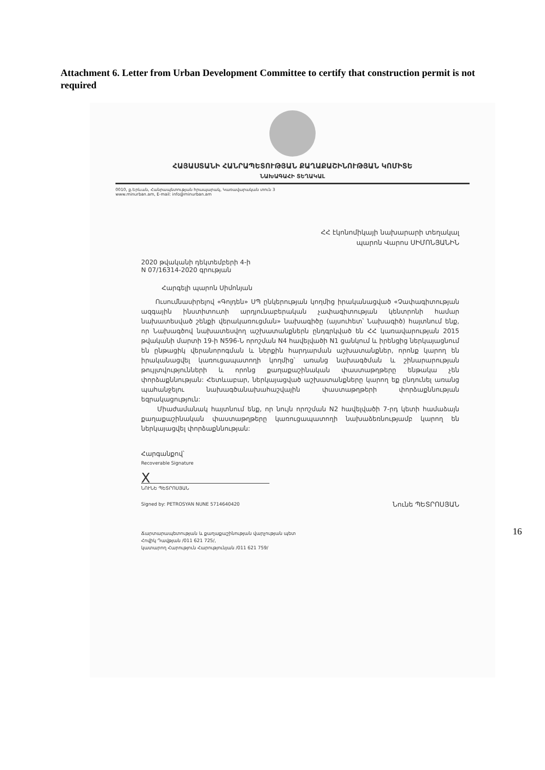Attachment 6. Letter from Urban Development Committee to certify that construction permit is not required
ՀԱՅԱՍՏԱՆԻ ՀԱՆՐԱՊԵՏՈՒԹՅԱՆ ՔԱՂԱՔԱՇԻՆՈՒԹՅԱՆ ԿՈՄԻՏԵ
ՆԱԽԱԳԱՀԻ ՏԵՂԱԿԱԼ
0010, ք.Երևան, Հանրապետության հրապարակ, Կառավարական տուն 3
www.minurban.am, E-mail: info@minurban.am
ՀՀ էկոնոմիկայի նախարարի տեղակալ
պարոն Վարոս ՍԻՄՈՆՅԱՆԻՆ
2020 թվականի դեկտեմբերի 4-ի
N 07/16314-2020 գրության
Հարգելի պարոն Սիմոնյան
Ուսումնասիրելով «Գոլդեն» ՍՊ ընկերության կողմից իրականացված «Չափագիտության ազգային ինստիտուտի արդյունաբերական չափագիտության կենտրոնի համար նախատեսված շենքի վերակառուցման» նախագիծը (այսուհետ՝ Նախագիծ) հայտնում ենք, որ Նախագծով նախատեսվող աշխատանքներն ընդգրկված են ՀՀ կառավարության 2015 թվականի մարտի 19-ի N596-Ն որոշման N4 հավելվածի N1 ցանկում և իրենցից ներկայացնում են ընթացիկ վերանորոգման և ներքին հարդարման աշխատանքներ, որոնք կարող են իրականացվել կառուցապատողի կողմից՝ առանց նախագծման և շինարարության թույլտվությունների և որոնց քաղաքաշինական փաստաթղթերը ենթակա չեն փորձաքննության: Հետևաբար, ներկայացված աշխատանքները կարող եք ընդունել առանց պահանջելու նախագծանախահաշվային փաստաթղթերի փորձաքննության եզրակացություն:
Միաժամանակ հայտնում ենք, որ նույն որոշման N2 հավելվածի 7-րդ կետի համաձայն քաղաքաշինական փաստաթղթերը կառուցապատողի նախաձեռնությամբ կարող են ներկայացվել փորձաքննության:
Հարգանքով՝
Recoverable Signature
X
ՆՈՒՆԵ ՊԵՏՐՈՍՅԱՆ
Signed by: PETROSYAN NUNE 5714640420 Նունե ՊԵՏՐՈՍՅԱՆ
Ճարտարապետության և քաղաքաշինության վարչության պետ
Հովիկ Դավթյան /011 621 725/,
կատարող Հարություն Հարությունյան /011 621 759/
16